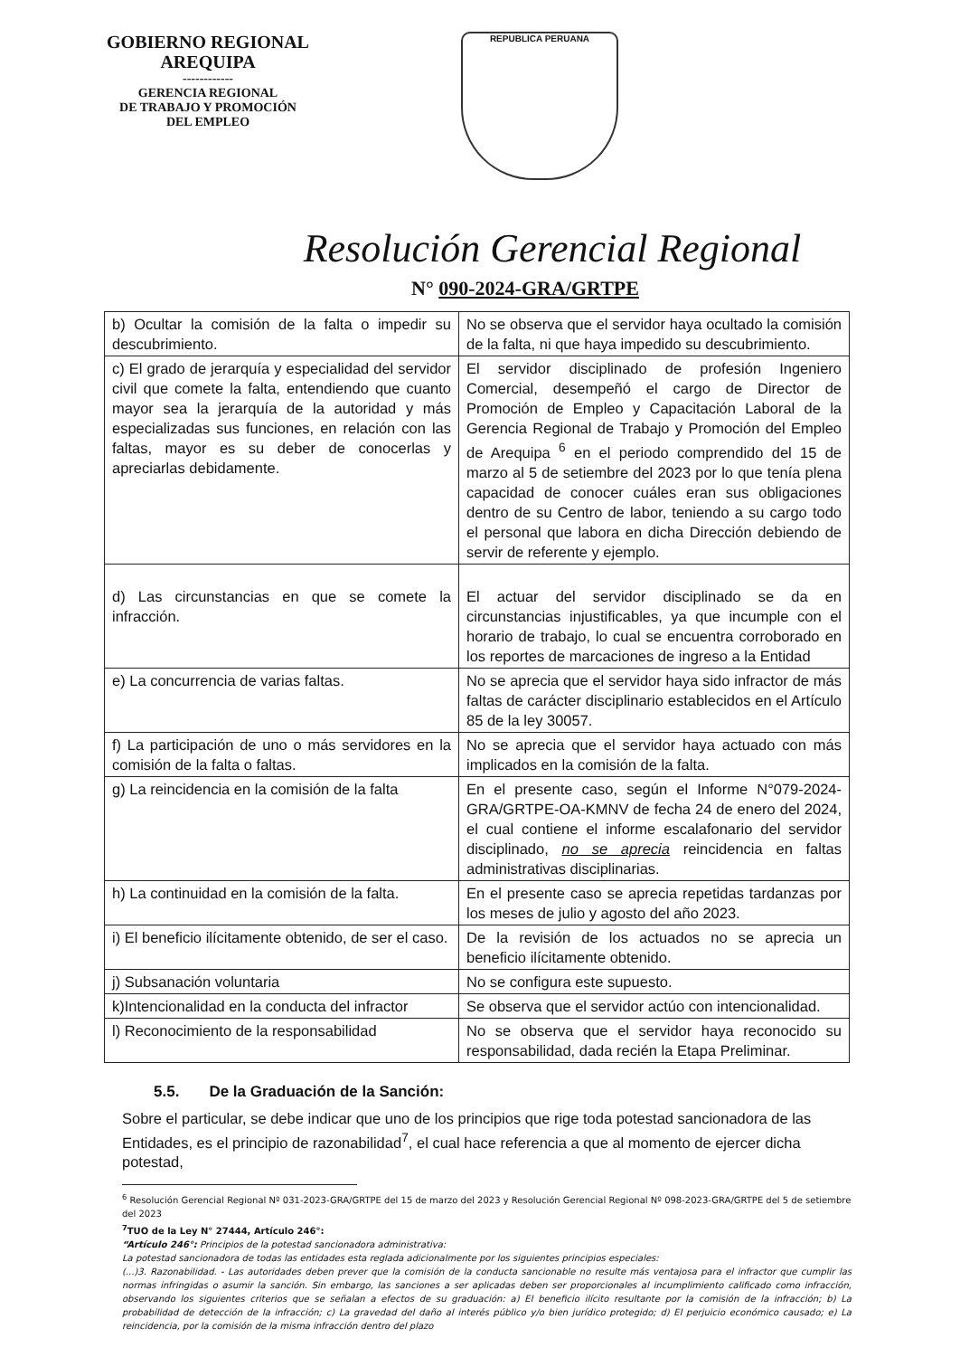GOBIERNO REGIONAL
AREQUIPA
------------
GERENCIA REGIONAL
DE TRABAJO Y PROMOCIÓN
DEL EMPLEO
REPUBLICA PERUANA
Resolución Gerencial Regional
N° 090-2024-GRA/GRTPE
| b) Ocultar la comisión de la falta o impedir su descubrimiento. | No se observa que el servidor haya ocultado la comisión de la falta, ni que haya impedido su descubrimiento. |
| c) El grado de jerarquía y especialidad del servidor civil que comete la falta, entendiendo que cuanto mayor sea la jerarquía de la autoridad y más especializadas sus funciones, en relación con las faltas, mayor es su deber de conocerlas y apreciarlas debidamente. | El servidor disciplinado de profesión Ingeniero Comercial, desempeñó el cargo de Director de Promoción de Empleo y Capacitación Laboral de la Gerencia Regional de Trabajo y Promoción del Empleo de Arequipa <sup>6</sup> en el periodo comprendido del 15 de marzo al 5 de setiembre del 2023 por lo que tenía plena capacidad de conocer cuáles eran sus obligaciones dentro de su Centro de labor, teniendo a su cargo todo el personal que labora en dicha Dirección debiendo de servir de referente y ejemplo. |
| d) Las circunstancias en que se comete la infracción. | El actuar del servidor disciplinado se da en circunstancias injustificables, ya que incumple con el horario de trabajo, lo cual se encuentra corroborado en los reportes de marcaciones de ingreso a la Entidad |
| e) La concurrencia de varias faltas. | No se aprecia que el servidor haya sido infractor de más faltas de carácter disciplinario establecidos en el Artículo 85 de la ley 30057. |
| f) La participación de uno o más servidores en la comisión de la falta o faltas. | No se aprecia que el servidor haya actuado con más implicados en la comisión de la falta. |
| g) La reincidencia en la comisión de la falta | En el presente caso, según el Informe N°079-2024-GRA/GRTPE-OA-KMNV de fecha 24 de enero del 2024, el cual contiene el informe escalafonario del servidor disciplinado, no se aprecia reincidencia en faltas administrativas disciplinarias. |
| h) La continuidad en la comisión de la falta. | En el presente caso se aprecia repetidas tardanzas por los meses de julio y agosto del año 2023. |
| i) El beneficio ilícitamente obtenido, de ser el caso. | De la revisión de los actuados no se aprecia un beneficio ilícitamente obtenido. |
| j) Subsanación voluntaria | No se configura este supuesto. |
| k)Intencionalidad en la conducta del infractor | Se observa que el servidor actúo con intencionalidad. |
| l) Reconocimiento de la responsabilidad | No se observa que el servidor haya reconocido su responsabilidad, dada recién la Etapa Preliminar. |
5.5. De la Graduación de la Sanción:
Sobre el particular, se debe indicar que uno de los principios que rige toda potestad sancionadora de las Entidades, es el principio de razonabilidad<sup>7</sup>, el cual hace referencia a que al momento de ejercer dicha potestad,
<sup>6</sup> Resolución Gerencial Regional Nº 031-2023-GRA/GRTPE del 15 de marzo del 2023 y Resolución Gerencial Regional Nº 098-2023-GRA/GRTPE del 5 de setiembre del 2023
<sup>7</sup> TUO de la Ley N° 27444, Artículo 246°:
“Artículo 246°: Principios de la potestad sancionadora administrativa:
La potestad sancionadora de todas las entidades esta reglada adicionalmente por los siguientes principios especiales:
(...)3. Razonabilidad. - Las autoridades deben prever que la comisión de la conducta sancionable no resulte más ventajosa para el infractor que cumplir las normas infringidas o asumir la sanción. Sin embargo, las sanciones a ser aplicadas deben ser proporcionales al incumplimiento calificado como infracción, observando los siguientes criterios que se señalan a efectos de su graduación: a) El beneficio ilícito resultante por la comisión de la infracción; b) La probabilidad de detección de la infracción; c) La gravedad del daño al interés público y/o bien jurídico protegido; d) El perjuicio económico causado; e) La reincidencia, por la comisión de la misma infracción dentro del plazo